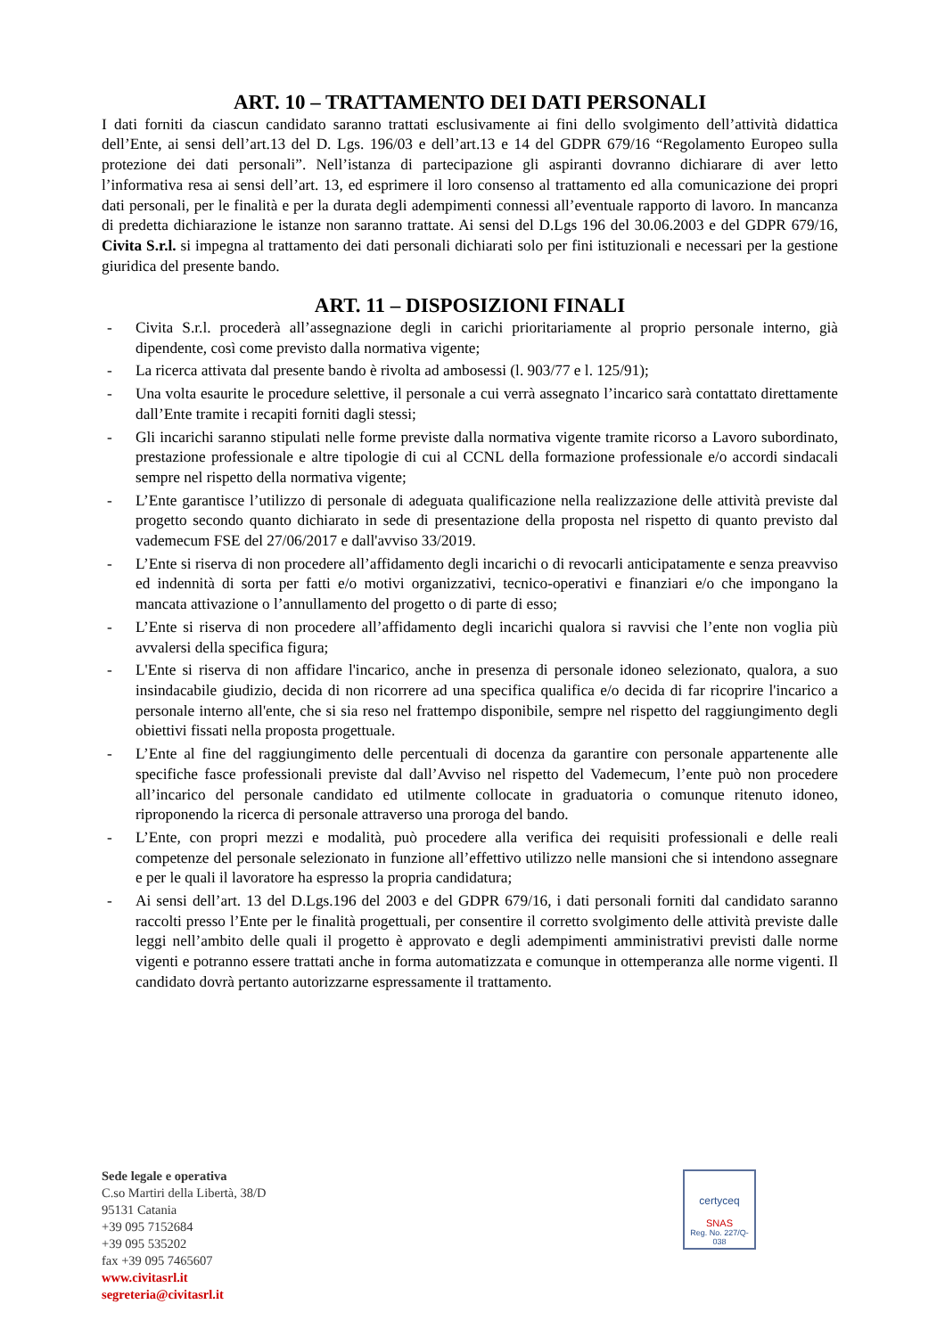ART. 10 – TRATTAMENTO DEI DATI PERSONALI
I dati forniti da ciascun candidato saranno trattati esclusivamente ai fini dello svolgimento dell’attività didattica dell’Ente, ai sensi dell’art.13 del D. Lgs. 196/03 e dell’art.13 e 14 del GDPR 679/16 “Regolamento Europeo sulla protezione dei dati personali”. Nell’istanza di partecipazione gli aspiranti dovranno dichiarare di aver letto l’informativa resa ai sensi dell’art. 13, ed esprimere il loro consenso al trattamento ed alla comunicazione dei propri dati personali, per le finalità e per la durata degli adempimenti connessi all’eventuale rapporto di lavoro. In mancanza di predetta dichiarazione le istanze non saranno trattate. Ai sensi del D.Lgs 196 del 30.06.2003 e del GDPR 679/16, Civita S.r.l. si impegna al trattamento dei dati personali dichiarati solo per fini istituzionali e necessari per la gestione giuridica del presente bando.
ART. 11 – DISPOSIZIONI FINALI
- Civita S.r.l. procederà all’assegnazione degli in carichi prioritariamente al proprio personale interno, già dipendente, così come previsto dalla normativa vigente;
- La ricerca attivata dal presente bando è rivolta ad ambosessi (l. 903/77 e l. 125/91);
- Una volta esaurite le procedure selettive, il personale a cui verrà assegnato l’incarico sarà contattato direttamente dall’Ente tramite i recapiti forniti dagli stessi;
- Gli incarichi saranno stipulati nelle forme previste dalla normativa vigente tramite ricorso a Lavoro subordinato, prestazione professionale e altre tipologie di cui al CCNL della formazione professionale e/o accordi sindacali sempre nel rispetto della normativa vigente;
- L’Ente garantisce l’utilizzo di personale di adeguata qualificazione nella realizzazione delle attività previste dal progetto secondo quanto dichiarato in sede di presentazione della proposta nel rispetto di quanto previsto dal vademecum FSE del 27/06/2017 e dall'avviso 33/2019.
- L’Ente si riserva di non procedere all’affidamento degli incarichi o di revocarli anticipatamente e senza preavviso ed indennità di sorta per fatti e/o motivi organizzativi, tecnico-operativi e finanziari e/o che impongano la mancata attivazione o l’annullamento del progetto o di parte di esso;
- L’Ente si riserva di non procedere all’affidamento degli incarichi qualora si ravvisi che l’ente non voglia più avvalersi della specifica figura;
- L'Ente si riserva di non affidare l'incarico, anche in presenza di personale idoneo selezionato, qualora, a suo insindacabile giudizio, decida di non ricorrere ad una specifica qualifica e/o decida di far ricoprire l'incarico a personale interno all'ente, che si sia reso nel frattempo disponibile, sempre nel rispetto del raggiungimento degli obiettivi fissati nella proposta progettuale.
- L’Ente al fine del raggiungimento delle percentuali di docenza da garantire con personale appartenente alle specifiche fasce professionali previste dal dall’Avviso nel rispetto del Vademecum, l’ente può non procedere all’incarico del personale candidato ed utilmente collocate in graduatoria o comunque ritenuto idoneo, riproponendo la ricerca di personale attraverso una proroga del bando.
- L’Ente, con propri mezzi e modalità, può procedere alla verifica dei requisiti professionali e delle reali competenze del personale selezionato in funzione all’effettivo utilizzo nelle mansioni che si intendono assegnare e per le quali il lavoratore ha espresso la propria candidatura;
- Ai sensi dell’art. 13 del D.Lgs.196 del 2003 e del GDPR 679/16, i dati personali forniti dal candidato saranno raccolti presso l’Ente per le finalità progettuali, per consentire il corretto svolgimento delle attività previste dalle leggi nell’ambito delle quali il progetto è approvato e degli adempimenti amministrativi previsti dalle norme vigenti e potranno essere trattati anche in forma automatizzata e comunque in ottemperanza alle norme vigenti. Il candidato dovrà pertanto autorizzarne espressamente il trattamento.
Sede legale e operativa
C.so Martiri della Libertà, 38/D
95131 Catania
+39 095 7152684
+39 095 535202
fax +39 095 7465607
www.civitasrl.it
segreteria@civitasrl.it
certyceq
SNAS
Reg. No. 227/Q-038